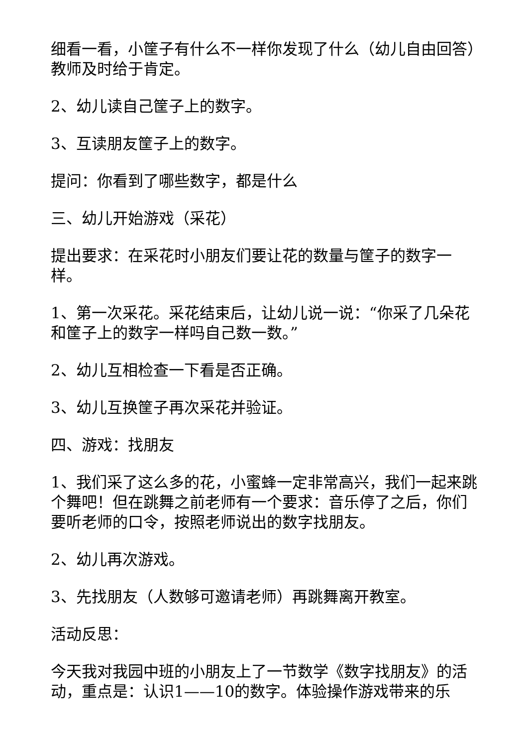细看一看，小筐子有什么不一样你发现了什么（幼儿自由回答）教师及时给于肯定。
2、幼儿读自己筐子上的数字。
3、互读朋友筐子上的数字。
提问：你看到了哪些数字，都是什么
三、幼儿开始游戏（采花）
提出要求：在采花时小朋友们要让花的数量与筐子的数字一样。
1、第一次采花。采花结束后，让幼儿说一说：“你采了几朵花和筐子上的数字一样吗自己数一数。”
2、幼儿互相检查一下看是否正确。
3、幼儿互换筐子再次采花并验证。
四、游戏：找朋友
1、我们采了这么多的花，小蜜蜂一定非常高兴，我们一起来跳个舞吧！但在跳舞之前老师有一个要求：音乐停了之后，你们要听老师的口令，按照老师说出的数字找朋友。
2、幼儿再次游戏。
3、先找朋友（人数够可邀请老师）再跳舞离开教室。
活动反思：
今天我对我园中班的小朋友上了一节数学《数字找朋友》的活动，重点是：认识1——10的数字。体验操作游戏带来的乐